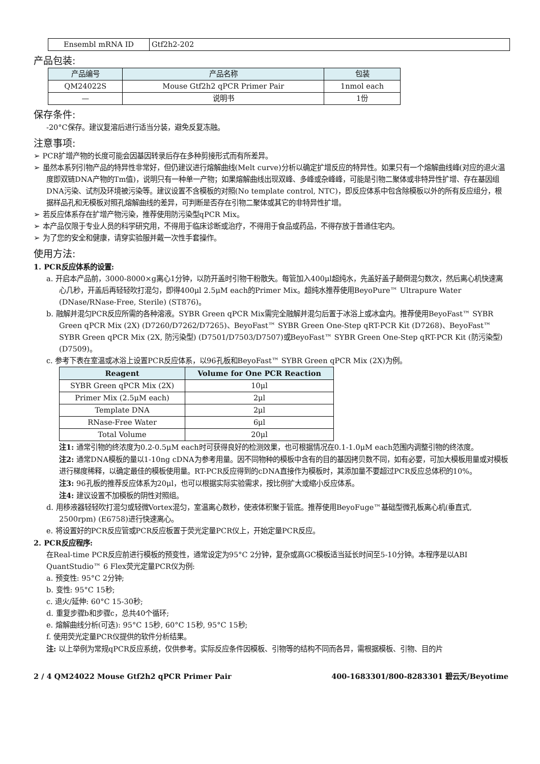| Ensembl mRNA ID | Gtf2h2-202 |
产品包装:
| 产品编号 | 产品名称 | 包装 |
| --- | --- | --- |
| QM24022S | Mouse Gtf2h2 qPCR Primer Pair | 1nmol each |
| — | 说明书 | 1份 |
保存条件:
-20°C保存。建议复溶后进行适当分装，避免反复冻融。
注意事项:
➢ PCR扩增产物的长度可能会因基因转录后存在多种剪接形式而有所差异。
➢ 虽然本系列引物产品的特异性非常好，但仍建议进行熔解曲线(Melt curve)分析以确定扩增反应的特异性。如果只有一个熔解曲线峰(对应的退火温度即双链DNA产物的Tm值)，说明只有一种单一产物；如果熔解曲线出现双峰、多峰或杂峰峰，可能是引物二聚体或非特异性扩增、存在基因组DNA污染、试剂及环境被污染等。建议设置不含模板的对照(No template control, NTC)，即反应体系中包含除模板以外的所有反应组分，根据样品孔和无模板对照孔熔解曲线的差异，可判断是否存在引物二聚体或其它的非特异性扩增。
➢ 若反应体系存在扩增产物污染，推荐使用防污染型qPCR Mix。
➢ 本产品仅限于专业人员的科学研究用，不得用于临床诊断或治疗，不得用于食品或药品，不得存放于普通住宅内。
➢ 为了您的安全和健康，请穿实验服并戴一次性手套操作。
使用方法:
1. PCR反应体系的设置:
a. 开启本产品前，3000-8000×g离心1分钟，以防开盖时引物干粉散失。每管加入400μl超纯水，先盖好盖子颠倒混匀数次，然后离心机快速离心几秒，开盖后再轻轻吹打混匀，即得400μl 2.5μM each的Primer Mix。超纯水推荐使用BeyoPure™ Ultrapure Water (DNase/RNase-Free, Sterile) (ST876)。
b. 融解并混匀PCR反应所需的各种溶液。SYBR Green qPCR Mix需完全融解并混匀后置于冰浴上或冰盒内。推荐使用BeyoFast™ SYBR Green qPCR Mix (2X) (D7260/D7262/D7265)、BeyoFast™ SYBR Green One-Step qRT-PCR Kit (D7268)、BeyoFast™ SYBR Green qPCR Mix (2X, 防污染型) (D7501/D7503/D7507)或BeyoFast™ SYBR Green One-Step qRT-PCR Kit (防污染型) (D7509)。
c. 参考下表在室温或冰浴上设置PCR反应体系，以96孔板和BeyoFast™ SYBR Green qPCR Mix (2X)为例。
| Reagent | Volume for One PCR Reaction |
| --- | --- |
| SYBR Green qPCR Mix (2X) | 10μl |
| Primer Mix (2.5μM each) | 2μl |
| Template DNA | 2μl |
| RNase-Free Water | 6μl |
| Total Volume | 20μl |
注1: 通常引物的终浓度为0.2-0.5μM each时可获得良好的检测效果，也可根据情况在0.1-1.0μM each范围内调整引物的终浓度。
注2: 通常DNA模板的量以1-10ng cDNA为参考用量。因不同物种的模板中含有的目的基因拷贝数不同，如有必要，可加大模板用量或对模板进行梯度稀释，以确定最佳的模板使用量。RT-PCR反应得到的cDNA直接作为模板时，其添加量不要超过PCR反应总体积的10%。
注3: 96孔板的推荐反应体系为20μl，也可以根据实际实验需求，按比例扩大或缩小反应体系。
注4: 建议设置不加模板的阴性对照组。
d. 用移液器轻轻吹打混匀或轻微Vortex混匀，室温离心数秒，使液体积聚于管底。推荐使用BeyoFuge™基础型微孔板离心机(垂直式, 2500rpm) (E6758)进行快速离心。
e. 将设置好的PCR反应管或PCR反应板置于荧光定量PCR仪上，开始定量PCR反应。
2. PCR反应程序:
在Real-time PCR反应前进行模板的预变性，通常设定为95°C 2分钟，复杂或高GC模板适当延长时间至5-10分钟。本程序是以ABI QuantStudio™ 6 Flex荧光定量PCR仪为例:
a. 预变性: 95°C 2分钟;
b. 变性: 95°C 15秒;
c. 退火/延伸: 60°C 15-30秒;
d. 重复步骤b和步骤c，总共40个循环;
e. 熔解曲线分析(可选): 95°C 15秒, 60°C 15秒, 95°C 15秒;
f. 使用荧光定量PCR仪提供的软件分析结果。
注: 以上举例为常规qPCR反应系统，仅供参考。实际反应条件因模板、引物等的结构不同而各异，需根据模板、引物、目的片
2 / 4 QM24022 Mouse Gtf2h2 qPCR Primer Pair 400-1683301/800-8283301 碧云天/Beyotime